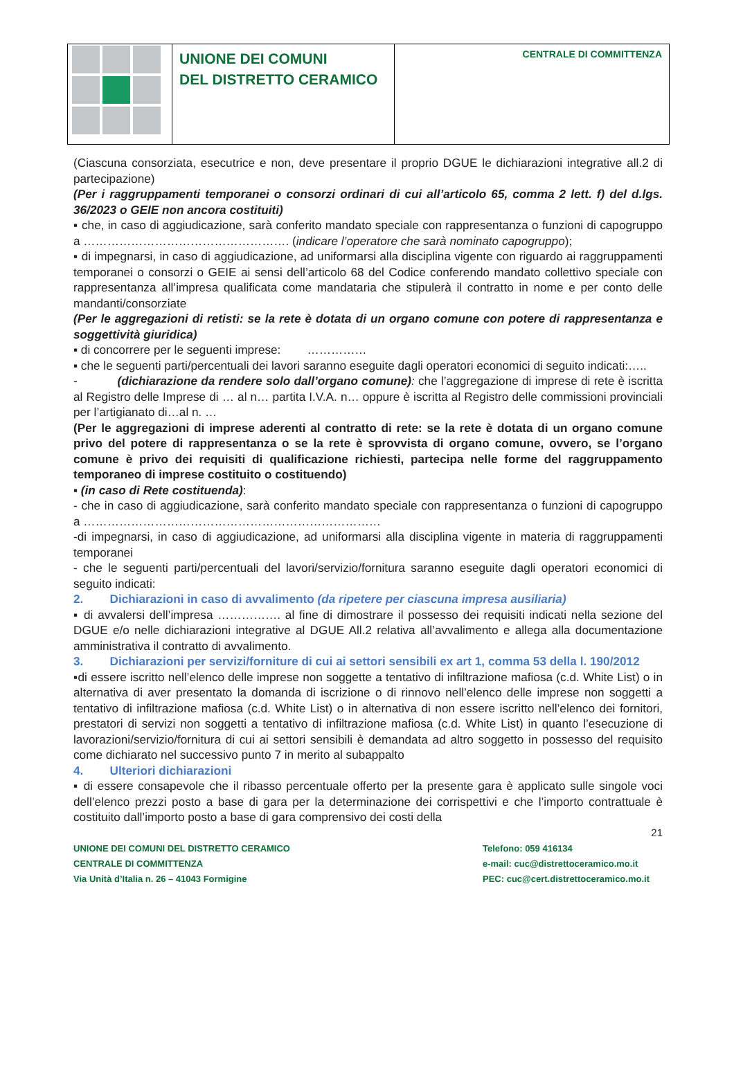| | UNIONE DEI COMUNI DEL DISTRETTO CERAMICO | CENTRALE DI COMMITTENZA |
(Ciascuna consorziata, esecutrice e non, deve presentare il proprio DGUE le dichiarazioni integrative all.2 di partecipazione)
(Per i raggruppamenti temporanei o consorzi ordinari di cui all’articolo 65, comma 2 lett. f) del d.lgs. 36/2023 o GEIE non ancora costituiti)
▪ che, in caso di aggiudicazione, sarà conferito mandato speciale con rappresentanza o funzioni di capogruppo a ……………………………………………. (indicare l’operatore che sarà nominato capogruppo);
▪ di impegnarsi, in caso di aggiudicazione, ad uniformarsi alla disciplina vigente con riguardo ai raggruppamenti temporanei o consorzi o GEIE ai sensi dell’articolo 68 del Codice conferendo mandato collettivo speciale con rappresentanza all’impresa qualificata come mandataria che stipulerà il contratto in nome e per conto delle mandanti/consorziate
(Per le aggregazioni di retisti: se la rete è dotata di un organo comune con potere di rappresentanza e soggettività giuridica)
▪ di concorrere per le seguenti imprese: ……………
▪ che le seguenti parti/percentuali dei lavori saranno eseguite dagli operatori economici di seguito indicati:…..
- (dichiarazione da rendere solo dall’organo comune): che l’aggregazione di imprese di rete è iscritta al Registro delle Imprese di … al n… partita I.V.A. n… oppure è iscritta al Registro delle commissioni provinciali per l’artigianato di…al n. …
(Per le aggregazioni di imprese aderenti al contratto di rete: se la rete è dotata di un organo comune privo del potere di rappresentanza o se la rete è sprovvista di organo comune, ovvero, se l’organo comune è privo dei requisiti di qualificazione richiesti, partecipa nelle forme del raggruppamento temporaneo di imprese costituito o costituendo)
▪ (in caso di Rete costituenda):
- che in caso di aggiudicazione, sarà conferito mandato speciale con rappresentanza o funzioni di capogruppo a …………………………………………………………………
-di impegnarsi, in caso di aggiudicazione, ad uniformarsi alla disciplina vigente in materia di raggruppamenti temporanei
- che le seguenti parti/percentuali del lavori/servizio/fornitura saranno eseguite dagli operatori economici di seguito indicati:
2. Dichiarazioni in caso di avvalimento (da ripetere per ciascuna impresa ausiliaria)
▪ di avvalersi dell’impresa ……………. al fine di dimostrare il possesso dei requisiti indicati nella sezione del DGUE e/o nelle dichiarazioni integrative al DGUE All.2 relativa all’avvalimento e allega alla documentazione amministrativa il contratto di avvalimento.
3. Dichiarazioni per servizi/forniture di cui ai settori sensibili ex art 1, comma 53 della l. 190/2012
▪di essere iscritto nell’elenco delle imprese non soggette a tentativo di infiltrazione mafiosa (c.d. White List) o in alternativa di aver presentato la domanda di iscrizione o di rinnovo nell’elenco delle imprese non soggetti a tentativo di infiltrazione mafiosa (c.d. White List) o in alternativa di non essere iscritto nell’elenco dei fornitori, prestatori di servizi non soggetti a tentativo di infiltrazione mafiosa (c.d. White List) in quanto l’esecuzione di lavorazioni/servizio/fornitura di cui ai settori sensibili è demandata ad altro soggetto in possesso del requisito come dichiarato nel successivo punto 7 in merito al subappalto
4. Ulteriori dichiarazioni
▪ di essere consapevole che il ribasso percentuale offerto per la presente gara è applicato sulle singole voci dell’elenco prezzi posto a base di gara per la determinazione dei corrispettivi e che l’importo contrattuale è costituito dall’importo posto a base di gara comprensivo dei costi della
21
UNIONE DEI COMUNI DEL DISTRETTO CERAMICO
CENTRALE DI COMMITTENZA
Via Unità d’Italia n. 26 – 41043 Formigine
Telefono: 059 416134
e-mail: cuc@distrettoceramico.mo.it
PEC: cuc@cert.distrettoceramico.mo.it